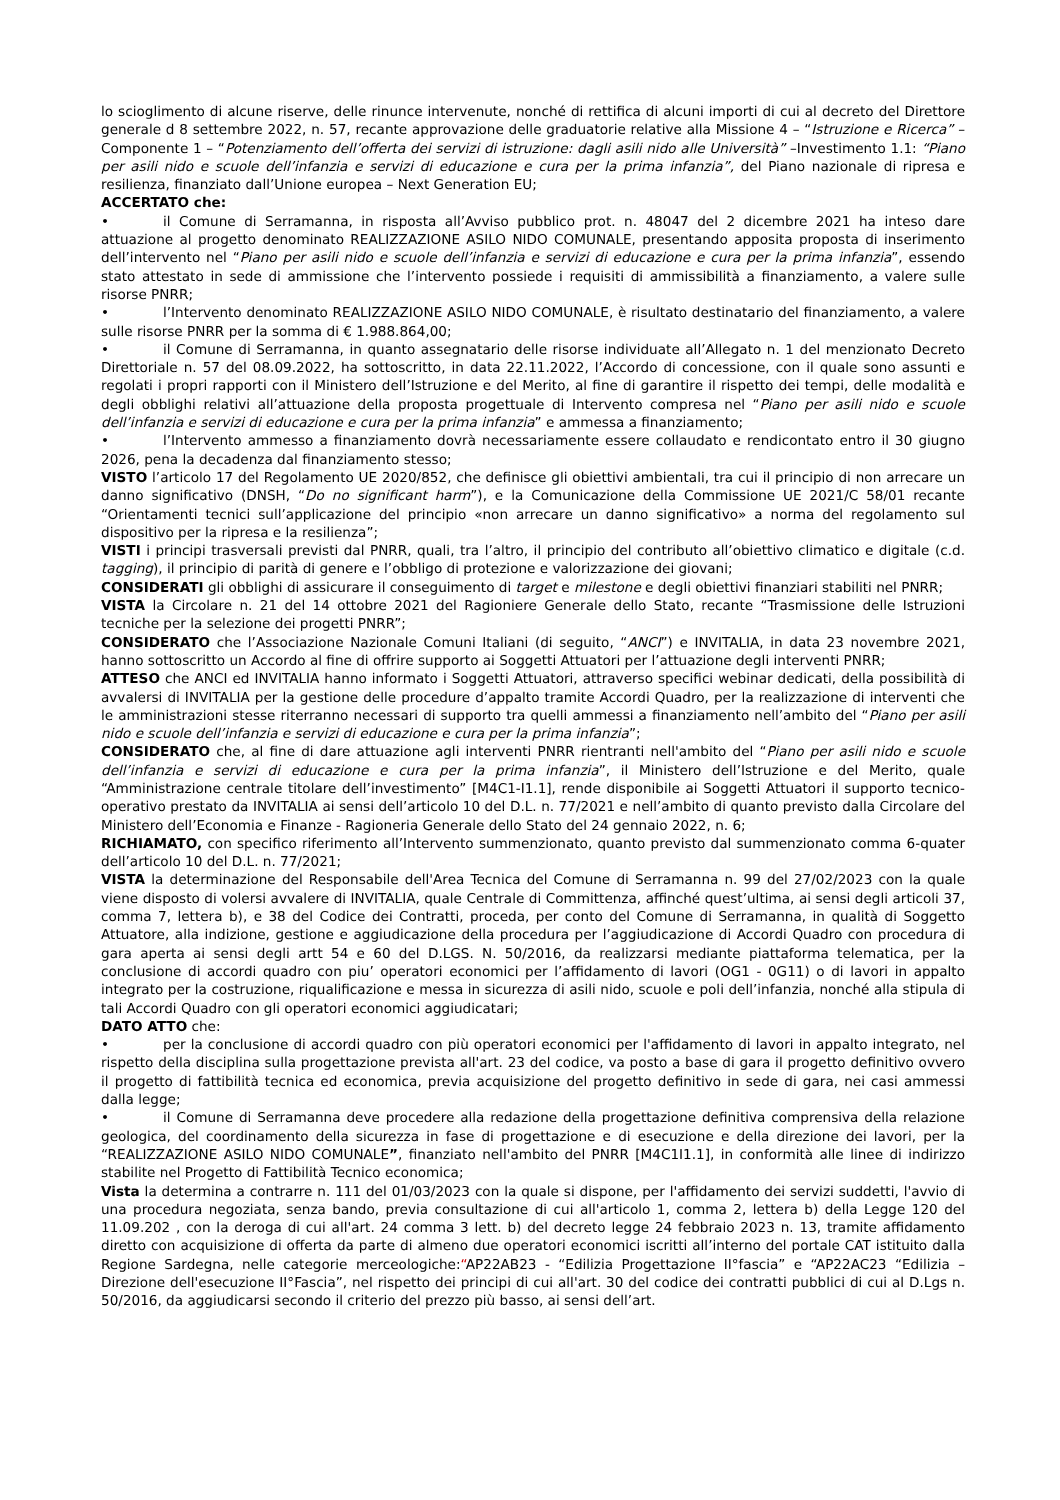lo scioglimento di alcune riserve, delle rinunce intervenute, nonché di rettifica di alcuni importi di cui al decreto del Direttore generale d 8 settembre 2022, n. 57, recante approvazione delle graduatorie relative alla Missione 4 – “Istruzione e Ricerca” – Componente 1 – “Potenziamento dell’offerta dei servizi di istruzione: dagli asili nido alle Università” –Investimento 1.1: “Piano per asili nido e scuole dell’infanzia e servizi di educazione e cura per la prima infanzia”, del Piano nazionale di ripresa e resilienza, finanziato dall’Unione europea – Next Generation EU;
ACCERTATO che:
• il Comune di Serramanna, in risposta all’Avviso pubblico prot. n. 48047 del 2 dicembre 2021 ha inteso dare attuazione al progetto denominato REALIZZAZIONE ASILO NIDO COMUNALE, presentando apposita proposta di inserimento dell’intervento nel “Piano per asili nido e scuole dell’infanzia e servizi di educazione e cura per la prima infanzia”, essendo stato attestato in sede di ammissione che l’intervento possiede i requisiti di ammissibilità a finanziamento, a valere sulle risorse PNRR;
• l’Intervento denominato REALIZZAZIONE ASILO NIDO COMUNALE, è risultato destinatario del finanziamento, a valere sulle risorse PNRR per la somma di € 1.988.864,00;
• il Comune di Serramanna, in quanto assegnatario delle risorse individuate all’Allegato n. 1 del menzionato Decreto Direttoriale n. 57 del 08.09.2022, ha sottoscritto, in data 22.11.2022, l’Accordo di concessione, con il quale sono assunti e regolati i propri rapporti con il Ministero dell’Istruzione e del Merito, al fine di garantire il rispetto dei tempi, delle modalità e degli obblighi relativi all’attuazione della proposta progettuale di Intervento compresa nel “Piano per asili nido e scuole dell’infanzia e servizi di educazione e cura per la prima infanzia” e ammessa a finanziamento;
• l’Intervento ammesso a finanziamento dovrà necessariamente essere collaudato e rendicontato entro il 30 giugno 2026, pena la decadenza dal finanziamento stesso;
VISTO l’articolo 17 del Regolamento UE 2020/852, che definisce gli obiettivi ambientali, tra cui il principio di non arrecare un danno significativo (DNSH, “Do no significant harm”), e la Comunicazione della Commissione UE 2021/C 58/01 recante “Orientamenti tecnici sull’applicazione del principio «non arrecare un danno significativo» a norma del regolamento sul dispositivo per la ripresa e la resilienza”;
VISTI i principi trasversali previsti dal PNRR, quali, tra l’altro, il principio del contributo all’obiettivo climatico e digitale (c.d. tagging), il principio di parità di genere e l’obbligo di protezione e valorizzazione dei giovani;
CONSIDERATI gli obblighi di assicurare il conseguimento di target e milestone e degli obiettivi finanziari stabiliti nel PNRR;
VISTA la Circolare n. 21 del 14 ottobre 2021 del Ragioniere Generale dello Stato, recante “Trasmissione delle Istruzioni tecniche per la selezione dei progetti PNRR”;
CONSIDERATO che l’Associazione Nazionale Comuni Italiani (di seguito, “ANCI”) e INVITALIA, in data 23 novembre 2021, hanno sottoscritto un Accordo al fine di offrire supporto ai Soggetti Attuatori per l’attuazione degli interventi PNRR;
ATTESO che ANCI ed INVITALIA hanno informato i Soggetti Attuatori, attraverso specifici webinar dedicati, della possibilità di avvalersi di INVITALIA per la gestione delle procedure d’appalto tramite Accordi Quadro, per la realizzazione di interventi che le amministrazioni stesse riterranno necessari di supporto tra quelli ammessi a finanziamento nell’ambito del “Piano per asili nido e scuole dell’infanzia e servizi di educazione e cura per la prima infanzia”;
CONSIDERATO che, al fine di dare attuazione agli interventi PNRR rientranti nell'ambito del “Piano per asili nido e scuole dell’infanzia e servizi di educazione e cura per la prima infanzia”, il Ministero dell’Istruzione e del Merito, quale “Amministrazione centrale titolare dell’investimento” [M4C1-I1.1], rende disponibile ai Soggetti Attuatori il supporto tecnico-operativo prestato da INVITALIA ai sensi dell’articolo 10 del D.L. n. 77/2021 e nell’ambito di quanto previsto dalla Circolare del Ministero dell’Economia e Finanze - Ragioneria Generale dello Stato del 24 gennaio 2022, n. 6;
RICHIAMATO, con specifico riferimento all’Intervento summenzionato, quanto previsto dal summenzionato comma 6-quater dell’articolo 10 del D.L. n. 77/2021;
VISTA la determinazione del Responsabile dell'Area Tecnica del Comune di Serramanna n. 99 del 27/02/2023 con la quale viene disposto di volersi avvalere di INVITALIA, quale Centrale di Committenza, affinché quest’ultima, ai sensi degli articoli 37, comma 7, lettera b), e 38 del Codice dei Contratti, proceda, per conto del Comune di Serramanna, in qualità di Soggetto Attuatore, alla indizione, gestione e aggiudicazione della procedura per l’aggiudicazione di Accordi Quadro con procedura di gara aperta ai sensi degli artt 54 e 60 del D.LGS. N. 50/2016, da realizzarsi mediante piattaforma telematica, per la conclusione di accordi quadro con piu’ operatori economici per l’affidamento di lavori (OG1 - 0G11) o di lavori in appalto integrato per la costruzione, riqualificazione e messa in sicurezza di asili nido, scuole e poli dell’infanzia, nonché alla stipula di tali Accordi Quadro con gli operatori economici aggiudicatari;
DATO ATTO che:
• per la conclusione di accordi quadro con più operatori economici per l'affidamento di lavori in appalto integrato, nel rispetto della disciplina sulla progettazione prevista all'art. 23 del codice, va posto a base di gara il progetto definitivo ovvero il progetto di fattibilità tecnica ed economica, previa acquisizione del progetto definitivo in sede di gara, nei casi ammessi dalla legge;
• il Comune di Serramanna deve procedere alla redazione della progettazione definitiva comprensiva della relazione geologica, del coordinamento della sicurezza in fase di progettazione e di esecuzione e della direzione dei lavori, per la “REALIZZAZIONE ASILO NIDO COMUNALE”, finanziato nell'ambito del PNRR [M4C1I1.1], in conformità alle linee di indirizzo stabilite nel Progetto di Fattibilità Tecnico economica;
Vista la determina a contrarre n. 111 del 01/03/2023 con la quale si dispone, per l'affidamento dei servizi suddetti, l'avvio di una procedura negoziata, senza bando, previa consultazione di cui all'articolo 1, comma 2, lettera b) della Legge 120 del 11.09.202 , con la deroga di cui all'art. 24 comma 3 lett. b) del decreto legge 24 febbraio 2023 n. 13, tramite affidamento diretto con acquisizione di offerta da parte di almeno due operatori economici iscritti all’interno del portale CAT istituito dalla Regione Sardegna, nelle categorie merceologiche:“AP22AB23 - “Edilizia Progettazione II°fascia” e “AP22AC23 “Edilizia – Direzione dell'esecuzione II°Fascia”, nel rispetto dei principi di cui all'art. 30 del codice dei contratti pubblici di cui al D.Lgs n. 50/2016, da aggiudicarsi secondo il criterio del prezzo più basso, ai sensi dell’art.